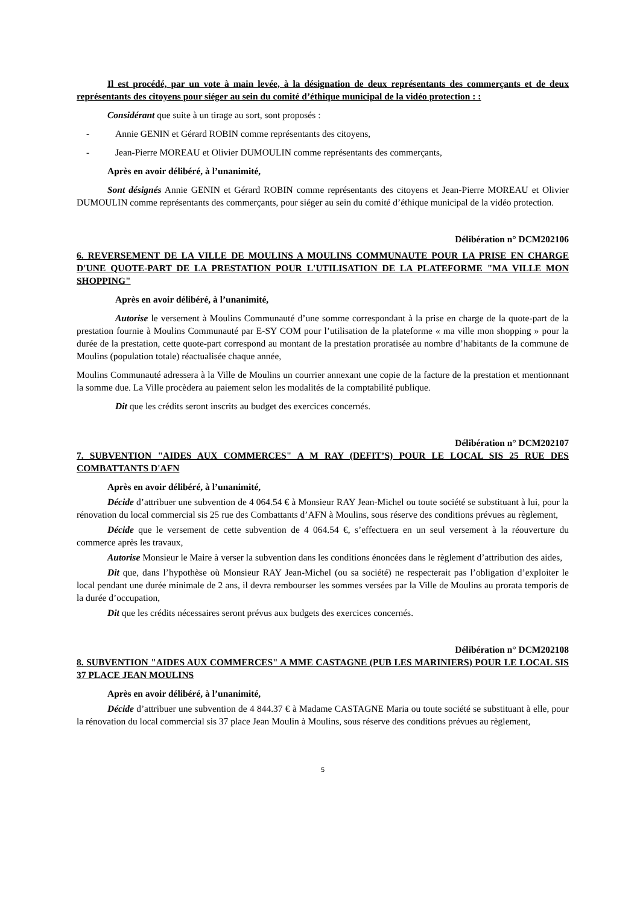Il est procédé, par un vote à main levée, à la désignation de deux représentants des commerçants et de deux représentants des citoyens pour siéger au sein du comité d’éthique municipal de la vidéo protection : :
Considérant que suite à un tirage au sort, sont proposés :
- Annie GENIN et Gérard ROBIN comme représentants des citoyens,
- Jean-Pierre MOREAU et Olivier DUMOULIN comme représentants des commerçants,
Après en avoir délibéré, à l’unanimité,
Sont désignés Annie GENIN et Gérard ROBIN comme représentants des citoyens et Jean-Pierre MOREAU et Olivier DUMOULIN comme représentants des commerçants, pour siéger au sein du comité d’éthique municipal de la vidéo protection.
Délibération n° DCM202106
6. REVERSEMENT DE LA VILLE DE MOULINS A MOULINS COMMUNAUTE POUR LA PRISE EN CHARGE D'UNE QUOTE-PART DE LA PRESTATION POUR L'UTILISATION DE LA PLATEFORME "MA VILLE MON SHOPPING"
Après en avoir délibéré, à l’unanimité,
Autorise le versement à Moulins Communauté d’une somme correspondant à la prise en charge de la quote-part de la prestation fournie à Moulins Communauté par E-SY COM pour l’utilisation de la plateforme « ma ville mon shopping » pour la durée de la prestation, cette quote-part correspond au montant de la prestation proratisée au nombre d’habitants de la commune de Moulins (population totale) réactualisée chaque année,
Moulins Communauté adressera à la Ville de Moulins un courrier annexant une copie de la facture de la prestation et mentionnant la somme due. La Ville procèdera au paiement selon les modalités de la comptabilité publique.
Dit que les crédits seront inscrits au budget des exercices concernés.
Délibération n° DCM202107
7. SUBVENTION "AIDES AUX COMMERCES" A M RAY (DEFIT’S) POUR LE LOCAL SIS 25 RUE DES COMBATTANTS D'AFN
Après en avoir délibéré, à l’unanimité,
Décide d’attribuer une subvention de 4 064.54 € à Monsieur RAY Jean-Michel ou toute société se substituant à lui, pour la rénovation du local commercial sis 25 rue des Combattants d’AFN à Moulins, sous réserve des conditions prévues au règlement,
Décide que le versement de cette subvention de 4 064.54 €, s’effectuera en un seul versement à la réouverture du commerce après les travaux,
Autorise Monsieur le Maire à verser la subvention dans les conditions énoncées dans le règlement d’attribution des aides,
Dit que, dans l’hypothèse où Monsieur RAY Jean-Michel (ou sa société) ne respecterait pas l’obligation d’exploiter le local pendant une durée minimale de 2 ans, il devra rembourser les sommes versées par la Ville de Moulins au prorata temporis de la durée d’occupation,
Dit que les crédits nécessaires seront prévus aux budgets des exercices concernés.
Délibération n° DCM202108
8. SUBVENTION "AIDES AUX COMMERCES" A MME CASTAGNE (PUB LES MARINIERS) POUR LE LOCAL SIS 37 PLACE JEAN MOULINS
Après en avoir délibéré, à l’unanimité,
Décide d’attribuer une subvention de 4 844.37 € à Madame CASTAGNE Maria ou toute société se substituant à elle, pour la rénovation du local commercial sis 37 place Jean Moulin à Moulins, sous réserve des conditions prévues au règlement,
5